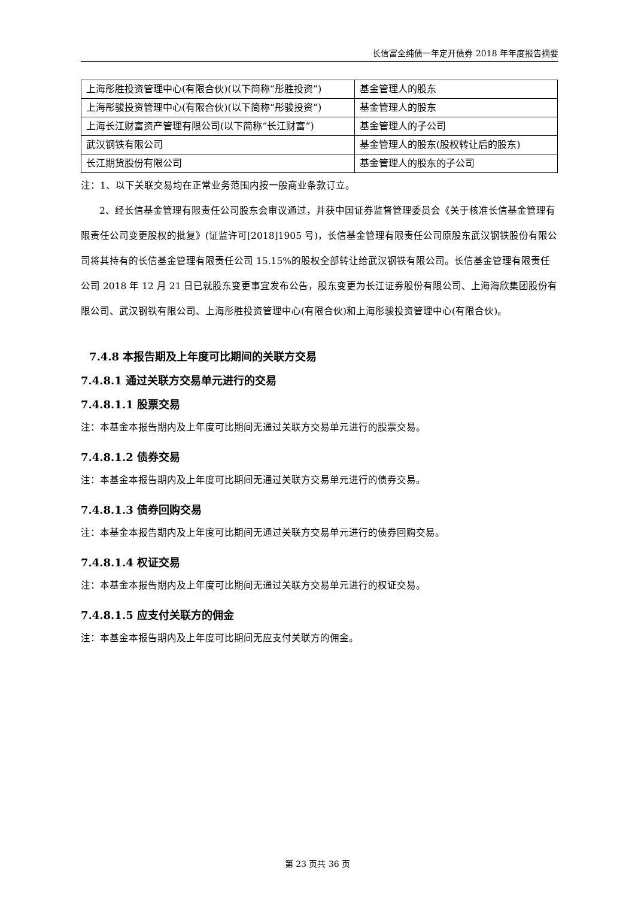长信富全纯债一年定开债券 2018 年年度报告摘要
| 上海彤胜投资管理中心(有限合伙)(以下简称“彤胜投资”) | 基金管理人的股东 |
| 上海彤骏投资管理中心(有限合伙)(以下简称“彤骏投资”) | 基金管理人的股东 |
| 上海长江财富资产管理有限公司(以下简称“长江财富”) | 基金管理人的子公司 |
| 武汉钢铁有限公司 | 基金管理人的股东(股权转让后的股东) |
| 长江期货股份有限公司 | 基金管理人的股东的子公司 |
注：1、以下关联交易均在正常业务范围内按一般商业条款订立。
2、经长信基金管理有限责任公司股东会审议通过，并获中国证券监督管理委员会《关于核准长信基金管理有限责任公司变更股权的批复》(证监许可[2018]1905 号)，长信基金管理有限责任公司原股东武汉钢铁股份有限公司将其持有的长信基金管理有限责任公司 15.15%的股权全部转让给武汉钢铁有限公司。长信基金管理有限责任公司 2018 年 12 月 21 日已就股东变更事宜发布公告，股东变更为长江证券股份有限公司、上海海欣集团股份有限公司、武汉钢铁有限公司、上海彤胜投资管理中心(有限合伙)和上海彤骏投资管理中心(有限合伙)。
7.4.8 本报告期及上年度可比期间的关联方交易
7.4.8.1 通过关联方交易单元进行的交易
7.4.8.1.1 股票交易
注：本基金本报告期内及上年度可比期间无通过关联方交易单元进行的股票交易。
7.4.8.1.2 债券交易
注：本基金本报告期内及上年度可比期间无通过关联方交易单元进行的债券交易。
7.4.8.1.3 债券回购交易
注：本基金本报告期内及上年度可比期间无通过关联方交易单元进行的债券回购交易。
7.4.8.1.4 权证交易
注：本基金本报告期内及上年度可比期间无通过关联方交易单元进行的权证交易。
7.4.8.1.5 应支付关联方的佣金
注：本基金本报告期内及上年度可比期间无应支付关联方的佣金。
第 23 页共 36 页